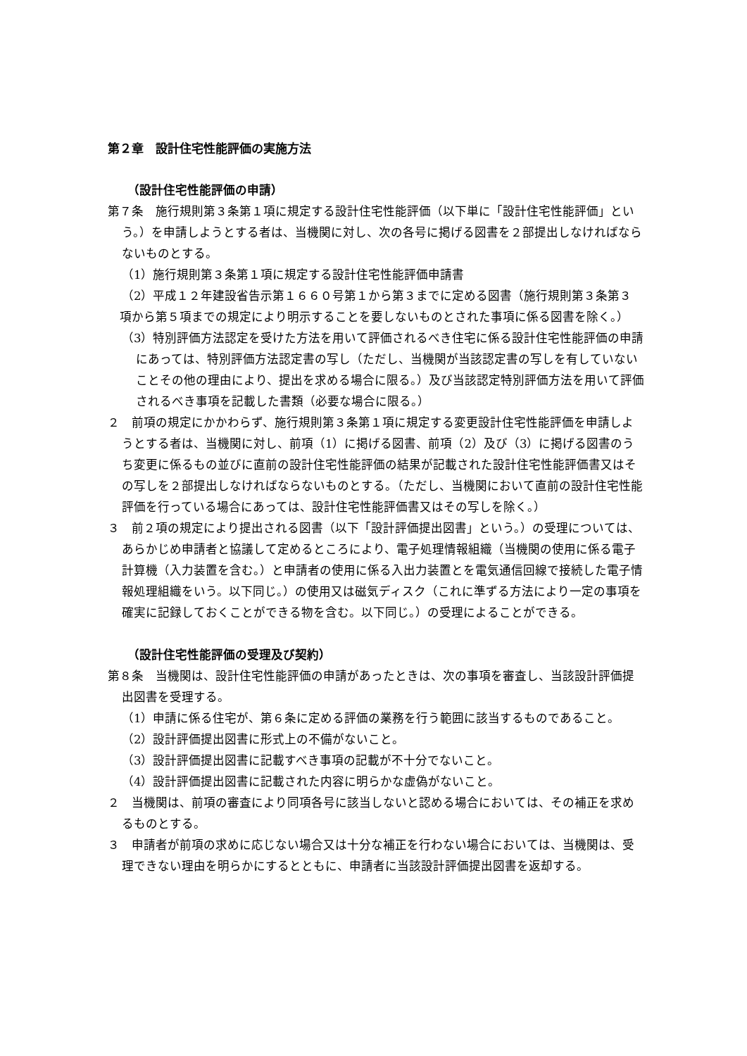第２章　設計住宅性能評価の実施方法
（設計住宅性能評価の申請）
第７条　施行規則第３条第１項に規定する設計住宅性能評価（以下単に「設計住宅性能評価」という。）を申請しようとする者は、当機関に対し、次の各号に掲げる図書を２部提出しなければならないものとする。
（1）施行規則第３条第１項に規定する設計住宅性能評価申請書
（2）平成１２年建設省告示第１６６０号第１から第３までに定める図書（施行規則第３条第３
　項から第５項までの規定により明示することを要しないものとされた事項に係る図書を除く。）
（3）特別評価方法認定を受けた方法を用いて評価されるべき住宅に係る設計住宅性能評価の申請にあっては、特別評価方法認定書の写し（ただし、当機関が当該認定書の写しを有していないことその他の理由により、提出を求める場合に限る。）及び当該認定特別評価方法を用いて評価されるべき事項を記載した書類（必要な場合に限る。）
２　前項の規定にかかわらず、施行規則第３条第１項に規定する変更設計住宅性能評価を申請しようとする者は、当機関に対し、前項（1）に掲げる図書、前項（2）及び（3）に掲げる図書のうち変更に係るもの並びに直前の設計住宅性能評価の結果が記載された設計住宅性能評価書又はその写しを２部提出しなければならないものとする。（ただし、当機関において直前の設計住宅性能評価を行っている場合にあっては、設計住宅性能評価書又はその写しを除く。）
３　前２項の規定により提出される図書（以下「設計評価提出図書」という。）の受理については、あらかじめ申請者と協議して定めるところにより、電子処理情報組織（当機関の使用に係る電子計算機（入力装置を含む。）と申請者の使用に係る入出力装置とを電気通信回線で接続した電子情報処理組織をいう。以下同じ。）の使用又は磁気ディスク（これに準ずる方法により一定の事項を確実に記録しておくことができる物を含む。以下同じ。）の受理によることができる。
（設計住宅性能評価の受理及び契約）
第８条　当機関は、設計住宅性能評価の申請があったときは、次の事項を審査し、当該設計評価提出図書を受理する。
（1）申請に係る住宅が、第６条に定める評価の業務を行う範囲に該当するものであること。
（2）設計評価提出図書に形式上の不備がないこと。
（3）設計評価提出図書に記載すべき事項の記載が不十分でないこと。
（4）設計評価提出図書に記載された内容に明らかな虚偽がないこと。
２　当機関は、前項の審査により同項各号に該当しないと認める場合においては、その補正を求めるものとする。
３　申請者が前項の求めに応じない場合又は十分な補正を行わない場合においては、当機関は、受理できない理由を明らかにするとともに、申請者に当該設計評価提出図書を返却する。